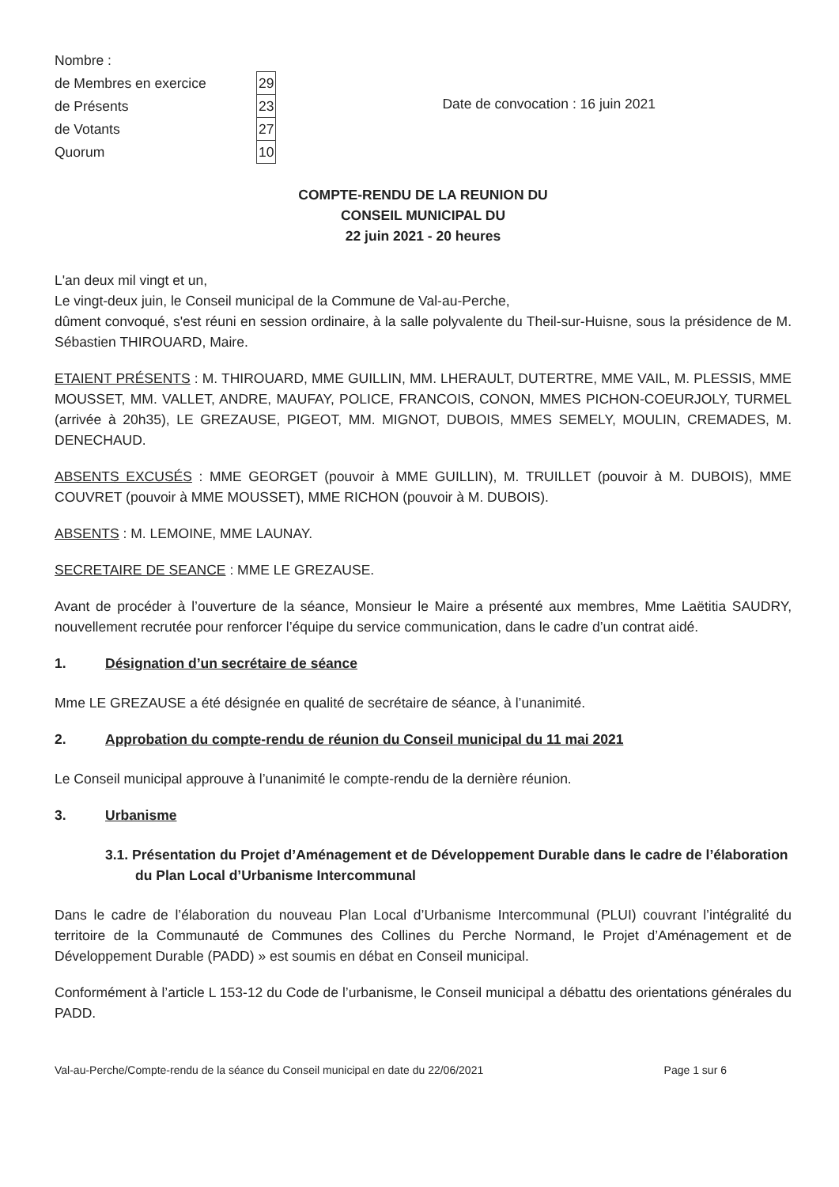| Nombre : | |
| de Membres en exercice | 29 |
| de Présents | 23 |
| de Votants | 27 |
| Quorum | 10 |
Date de convocation : 16 juin 2021
COMPTE-RENDU DE LA REUNION DU
CONSEIL MUNICIPAL DU
22 juin 2021 - 20 heures
L'an deux mil vingt et un,
Le vingt-deux juin, le Conseil municipal de la Commune de Val-au-Perche,
dûment convoqué, s'est réuni en session ordinaire, à la salle polyvalente du Theil-sur-Huisne, sous la présidence de M. Sébastien THIROUARD, Maire.
ETAIENT PRÉSENTS : M. THIROUARD, MME GUILLIN, MM. LHERAULT, DUTERTRE, MME VAIL, M. PLESSIS, MME MOUSSET, MM. VALLET, ANDRE, MAUFAY, POLICE, FRANCOIS, CONON, MMES PICHON-COEURJOLY, TURMEL (arrivée à 20h35), LE GREZAUSE, PIGEOT, MM. MIGNOT, DUBOIS, MMES SEMELY, MOULIN, CREMADES, M. DENECHAUD.
ABSENTS EXCUSÉS : MME GEORGET (pouvoir à MME GUILLIN), M. TRUILLET (pouvoir à M. DUBOIS), MME COUVRET (pouvoir à MME MOUSSET), MME RICHON (pouvoir à M. DUBOIS).
ABSENTS : M. LEMOINE, MME LAUNAY.
SECRETAIRE DE SEANCE : MME LE GREZAUSE.
Avant de procéder à l’ouverture de la séance, Monsieur le Maire a présenté aux membres, Mme Laëtitia SAUDRY, nouvellement recrutée pour renforcer l’équipe du service communication, dans le cadre d’un contrat aidé.
1. Désignation d’un secrétaire de séance
Mme LE GREZAUSE a été désignée en qualité de secrétaire de séance, à l’unanimité.
2. Approbation du compte-rendu de réunion du Conseil municipal du 11 mai 2021
Le Conseil municipal approuve à l’unanimité le compte-rendu de la dernière réunion.
3. Urbanisme
3.1. Présentation du Projet d’Aménagement et de Développement Durable dans le cadre de l’élaboration du Plan Local d’Urbanisme Intercommunal
Dans le cadre de l’élaboration du nouveau Plan Local d’Urbanisme Intercommunal (PLUI) couvrant l’intégralité du territoire de la Communauté de Communes des Collines du Perche Normand, le Projet d’Aménagement et de Développement Durable (PADD) » est soumis en débat en Conseil municipal.
Conformément à l’article L 153-12 du Code de l’urbanisme, le Conseil municipal a débattu des orientations générales du PADD.
Val-au-Perche/Compte-rendu de la séance du Conseil municipal en date du 22/06/2021 Page 1 sur 6